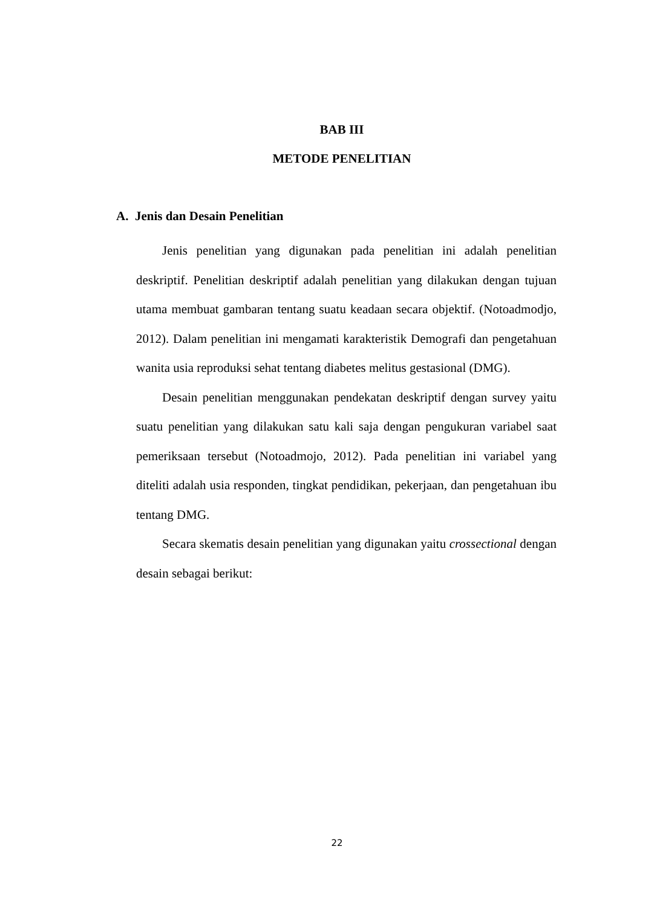BAB III
METODE PENELITIAN
A. Jenis dan Desain Penelitian
Jenis penelitian yang digunakan pada penelitian ini adalah penelitian deskriptif. Penelitian deskriptif adalah penelitian yang dilakukan dengan tujuan utama membuat gambaran tentang suatu keadaan secara objektif. (Notoadmodjo, 2012). Dalam penelitian ini mengamati karakteristik Demografi dan pengetahuan wanita usia reproduksi sehat tentang diabetes melitus gestasional (DMG).
Desain penelitian menggunakan pendekatan deskriptif dengan survey yaitu suatu penelitian yang dilakukan satu kali saja dengan pengukuran variabel saat pemeriksaan tersebut (Notoadmojo, 2012). Pada penelitian ini variabel yang diteliti adalah usia responden, tingkat pendidikan, pekerjaan, dan pengetahuan ibu tentang DMG.
Secara skematis desain penelitian yang digunakan yaitu crossectional dengan desain sebagai berikut:
22